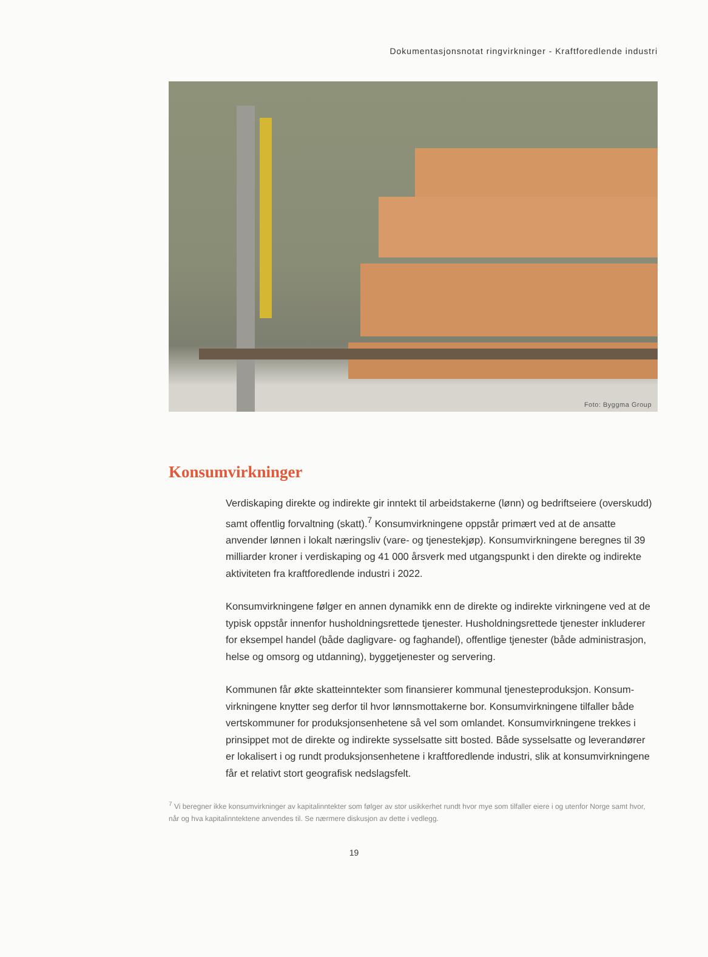Dokumentasjonsnotat ringvirkninger - Kraftforedlende industri
Foto: Byggma Group
Konsumvirkninger
Verdiskaping direkte og indirekte gir inntekt til arbeidstakerne (lønn) og bedriftseiere (overskudd) samt offentlig forvaltning (skatt).<sup>7</sup> Konsumvirkningene oppstår primært ved at de ansatte anvender lønnen i lokalt næringsliv (vare- og tjenestekjøp). Konsumvirkningene beregnes til 39 milliarder kroner i verdiskaping og 41 000 årsverk med utgangspunkt i den direkte og indirekte aktiviteten fra kraftforedlende industri i 2022.
Konsumvirkningene følger en annen dynamikk enn de direkte og indirekte virkningene ved at de typisk oppstår innenfor husholdningsrettede tjenester. Husholdningsrettede tjenester inkluderer for eksempel handel (både dagligvare- og faghandel), offentlige tjenester (både administrasjon, helse og omsorg og utdanning), byggetjenester og servering.
Kommunen får økte skatteinntekter som finansierer kommunal tjenesteproduksjon. Konsum-virkningene knytter seg derfor til hvor lønnsmottakerne bor. Konsumvirkningene tilfaller både vertskommuner for produksjonsenhetene så vel som omlandet. Konsumvirkningene trekkes i prinsippet mot de direkte og indirekte sysselsatte sitt bosted. Både sysselsatte og leverandører er lokalisert i og rundt produksjonsenhetene i kraftforedlende industri, slik at konsumvirkningene får et relativt stort geografisk nedslagsfelt.
<sup>7</sup> Vi beregner ikke konsumvirkninger av kapitalinntekter som følger av stor usikkerhet rundt hvor mye som tilfaller eiere i og utenfor Norge samt hvor, når og hva kapitalinntektene anvendes til. Se nærmere diskusjon av dette i vedlegg.
19